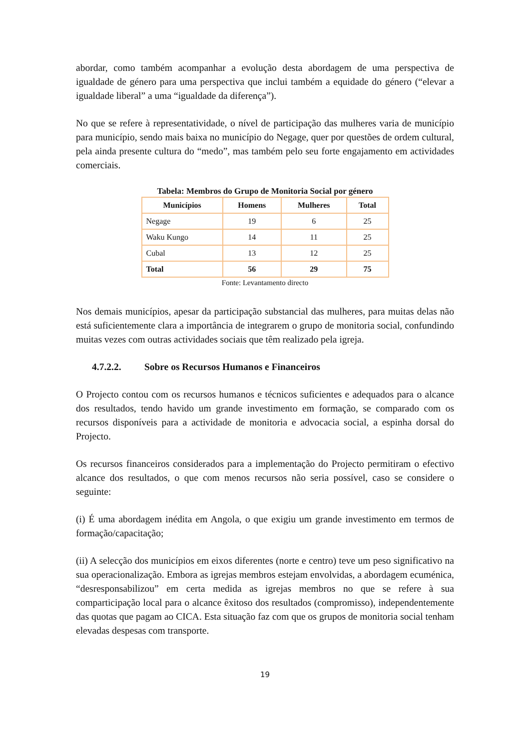abordar, como também acompanhar a evolução desta abordagem de uma perspectiva de igualdade de género para uma perspectiva que inclui também a equidade do género (“elevar a igualdade liberal” a uma “igualdade da diferença”).
No que se refere à representatividade, o nível de participação das mulheres varia de município para município, sendo mais baixa no município do Negage, quer por questões de ordem cultural, pela ainda presente cultura do “medo”, mas também pelo seu forte engajamento em actividades comerciais.
Tabela: Membros do Grupo de Monitoria Social por género
| Municípios | Homens | Mulheres | Total |
| --- | --- | --- | --- |
| Negage | 19 | 6 | 25 |
| Waku Kungo | 14 | 11 | 25 |
| Cubal | 13 | 12 | 25 |
| Total | 56 | 29 | 75 |
Fonte: Levantamento directo
Nos demais municípios, apesar da participação substancial das mulheres, para muitas delas não está suficientemente clara a importância de integrarem o grupo de monitoria social, confundindo muitas vezes com outras actividades sociais que têm realizado pela igreja.
4.7.2.2. Sobre os Recursos Humanos e Financeiros
O Projecto contou com os recursos humanos e técnicos suficientes e adequados para o alcance dos resultados, tendo havido um grande investimento em formação, se comparado com os recursos disponíveis para a actividade de monitoria e advocacia social, a espinha dorsal do Projecto.
Os recursos financeiros considerados para a implementação do Projecto permitiram o efectivo alcance dos resultados, o que com menos recursos não seria possível, caso se considere o seguinte:
(i) É uma abordagem inédita em Angola, o que exigiu um grande investimento em termos de formação/capacitação;
(ii) A selecção dos municípios em eixos diferentes (norte e centro) teve um peso significativo na sua operacionalização. Embora as igrejas membros estejam envolvidas, a abordagem ecuménica, “desresponsabilizou” em certa medida as igrejas membros no que se refere à sua comparticipação local para o alcance êxitoso dos resultados (compromisso), independentemente das quotas que pagam ao CICA. Esta situação faz com que os grupos de monitoria social tenham elevadas despesas com transporte.
19